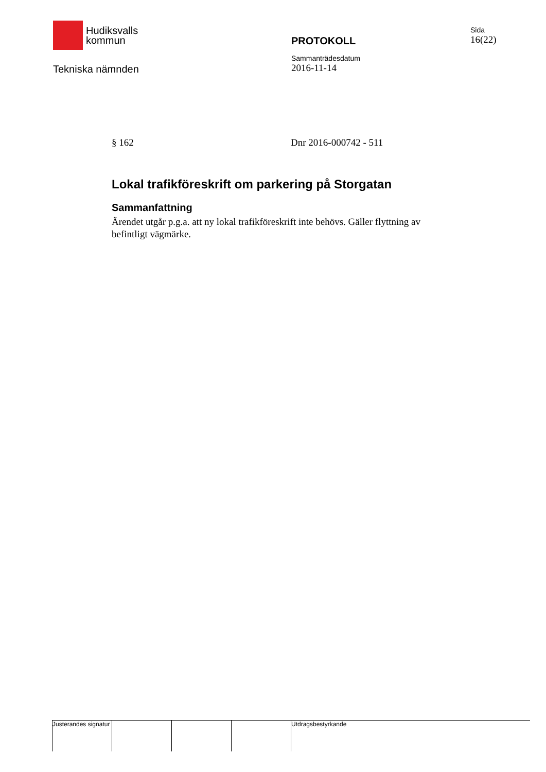Hudiksvalls
kommun
Tekniska nämnden
PROTOKOLL
Sammanträdesdatum
2016-11-14
Sida
16(22)
§ 162 Dnr 2016-000742 - 511
Lokal trafikföreskrift om parkering på Storgatan
Sammanfattning
Ärendet utgår p.g.a. att ny lokal trafikföreskrift inte behövs. Gäller flyttning av befintligt vägmärke.
Justerandes signatur
Utdragsbestyrkande